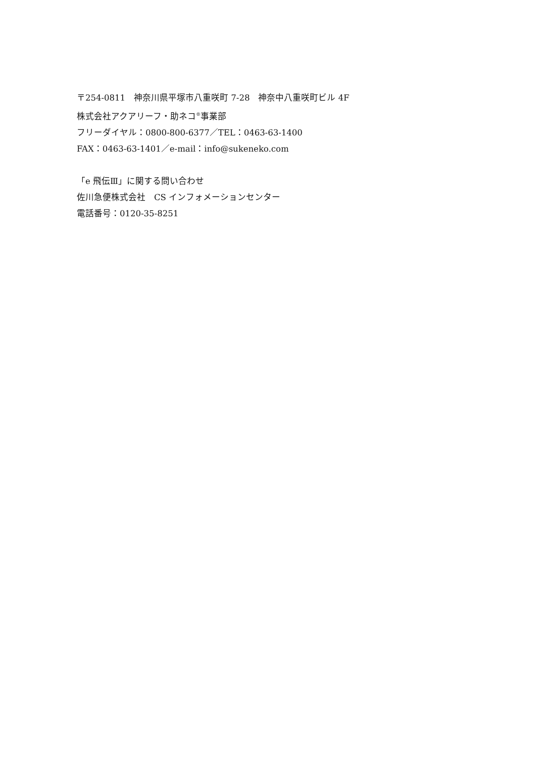〒254-0811　神奈川県平塚市八重咲町 7-28　神奈中八重咲町ビル 4F
株式会社アクアリーフ・助ネコ<sup>®</sup>事業部
フリーダイヤル：0800-800-6377／TEL：0463-63-1400
FAX：0463-63-1401／e-mail：info@sukeneko.com
「e 飛伝Ⅲ」に関する問い合わせ
佐川急便株式会社　CS インフォメーションセンター
電話番号：0120-35-8251